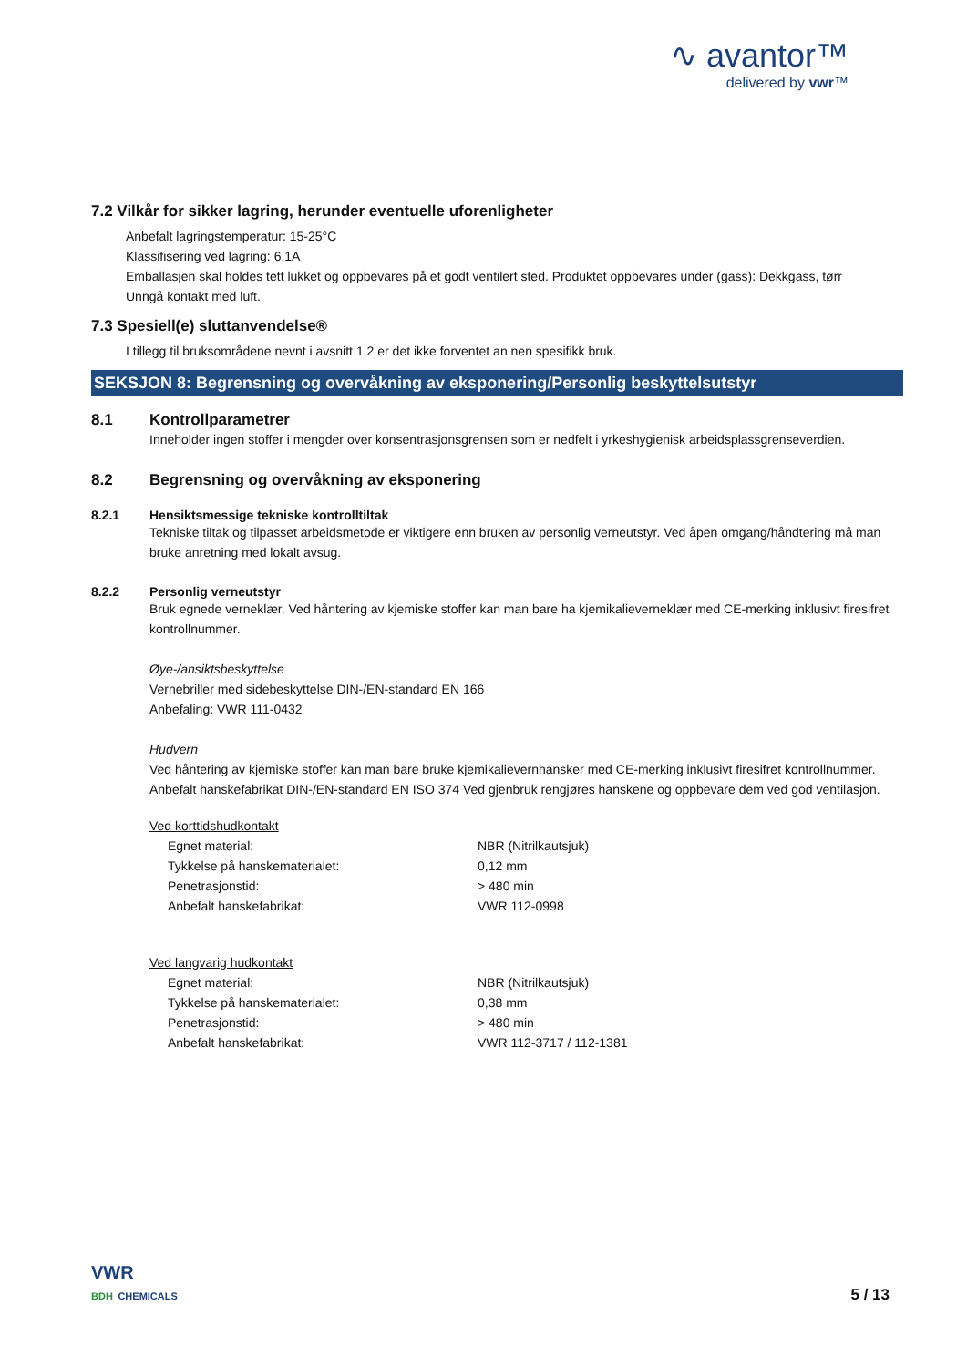∿ avantor™
delivered by vwr™
7.2 Vilkår for sikker lagring, herunder eventuelle uforenligheter
Anbefalt lagringstemperatur: 15-25°C
Klassifisering ved lagring: 6.1A
Emballasjen skal holdes tett lukket og oppbevares på et godt ventilert sted. Produktet oppbevares under (gass): Dekkgass, tørr
Unngå kontakt med luft.
7.3 Spesiell(e) sluttanvendelse®
I tillegg til bruksområdene nevnt i avsnitt 1.2 er det ikke forventet an nen spesifikk bruk.
SEKSJON 8: Begrensning og overvåkning av eksponering/Personlig beskyttelsutstyr
8.1 Kontrollparametrer
Inneholder ingen stoffer i mengder over konsentrasjonsgrensen som er nedfelt i yrkeshygienisk arbeidsplassgrenseverdien.
8.2 Begrensning og overvåkning av eksponering
8.2.1 Hensiktsmessige tekniske kontrolltiltak
Tekniske tiltak og tilpasset arbeidsmetode er viktigere enn bruken av personlig verneutstyr. Ved åpen omgang/håndtering må man bruke anretning med lokalt avsug.
8.2.2 Personlig verneutstyr
Bruk egnede verneklær. Ved håntering av kjemiske stoffer kan man bare ha kjemikalieverneklær med CE-merking inklusivt firesifret kontrollnummer.
Øye-/ansiktsbeskyttelse
Vernebriller med sidebeskyttelse DIN-/EN-standard EN 166
Anbefaling: VWR 111-0432
Hudvern
Ved håntering av kjemiske stoffer kan man bare bruke kjemikalievernhansker med CE-merking inklusivt firesifret kontrollnummer. Anbefalt hanskefabrikat DIN-/EN-standard EN ISO 374 Ved gjenbruk rengjøres hanskene og oppbevare dem ved god ventilasjon.
Ved korttidshudkontakt
| Egnet material: | NBR (Nitrilkautsjuk) |
| Tykkelse på hanskematerialet: | 0,12 mm |
| Penetrasjonstid: | > 480 min |
| Anbefalt hanskefabrikat: | VWR 112-0998 |
Ved langvarig hudkontakt
| Egnet material: | NBR (Nitrilkautsjuk) |
| Tykkelse på hanskematerialet: | 0,38 mm |
| Penetrasjonstid: | > 480 min |
| Anbefalt hanskefabrikat: | VWR 112-3717 / 112-1381 |
VWR
BDH CHEMICALS
5 / 13